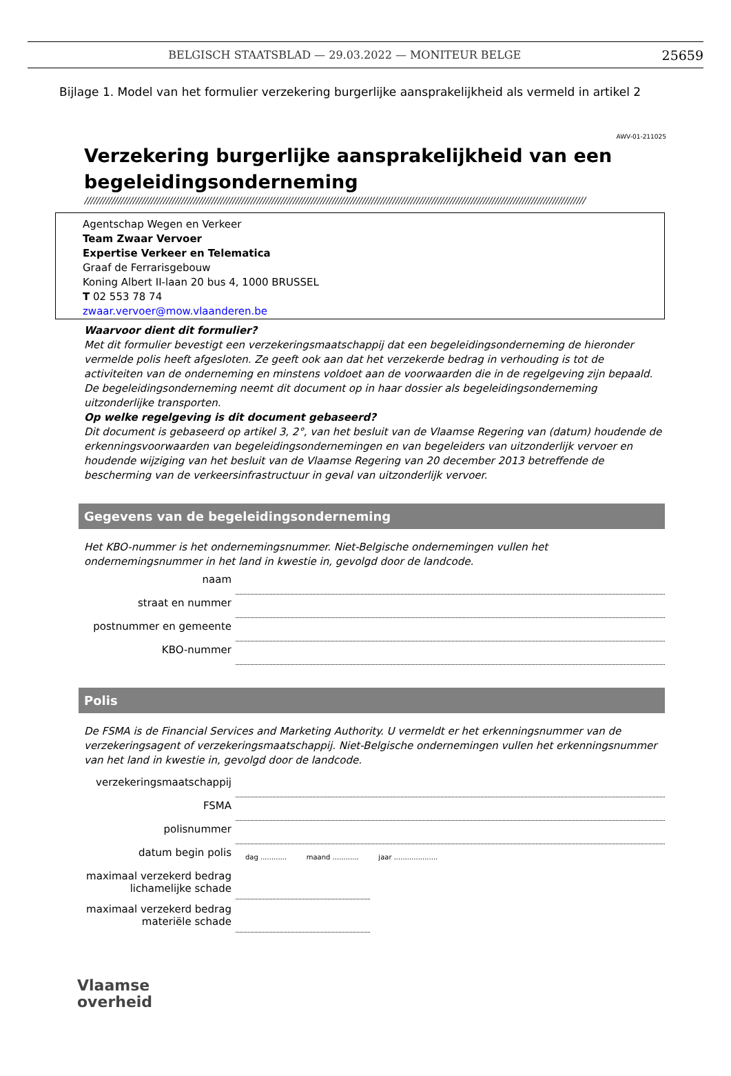BELGISCH STAATSBLAD — 29.03.2022 — MONITEUR BELGE 25659
Bijlage 1. Model van het formulier verzekering burgerlijke aansprakelijkheid als vermeld in artikel 2
AWV-01-211025
Verzekering burgerlijke aansprakelijkheid van een begeleidingsonderneming
//////////////////////////////////////////////////////////////////////////////////////////////////////////////////////////////////////////////////////////////////////
Agentschap Wegen en Verkeer
Team Zwaar Vervoer
Expertise Verkeer en Telematica
Graaf de Ferrarisgebouw
Koning Albert II-laan 20 bus 4, 1000 BRUSSEL
T 02 553 78 74
zwaar.vervoer@mow.vlaanderen.be
Waarvoor dient dit formulier?
Met dit formulier bevestigt een verzekeringsmaatschappij dat een begeleidingsonderneming de hieronder vermelde polis heeft afgesloten. Ze geeft ook aan dat het verzekerde bedrag in verhouding is tot de activiteiten van de onderneming en minstens voldoet aan de voorwaarden die in de regelgeving zijn bepaald. De begeleidingsonderneming neemt dit document op in haar dossier als begeleidingsonderneming uitzonderlijke transporten.
Op welke regelgeving is dit document gebaseerd?
Dit document is gebaseerd op artikel 3, 2°, van het besluit van de Vlaamse Regering van (datum) houdende de erkenningsvoorwaarden van begeleidingsondernemingen en van begeleiders van uitzonderlijk vervoer en houdende wijziging van het besluit van de Vlaamse Regering van 20 december 2013 betreffende de bescherming van de verkeersinfrastructuur in geval van uitzonderlijk vervoer.
Gegevens van de begeleidingsonderneming
Het KBO-nummer is het ondernemingsnummer. Niet-Belgische ondernemingen vullen het ondernemingsnummer in het land in kwestie in, gevolgd door de landcode.
naam
straat en nummer
postnummer en gemeente
KBO-nummer
Polis
De FSMA is de Financial Services and Marketing Authority. U vermeldt er het erkenningsnummer van de verzekeringsagent of verzekeringsmaatschappij. Niet-Belgische ondernemingen vullen het erkenningsnummer van het land in kwestie in, gevolgd door de landcode.
verzekeringsmaatschappij
FSMA
polisnummer
datum begin polis dag ............ maand ............ jaar ....................
maximaal verzekerd bedrag lichamelijke schade
maximaal verzekerd bedrag materiële schade
Vlaamse
overheid